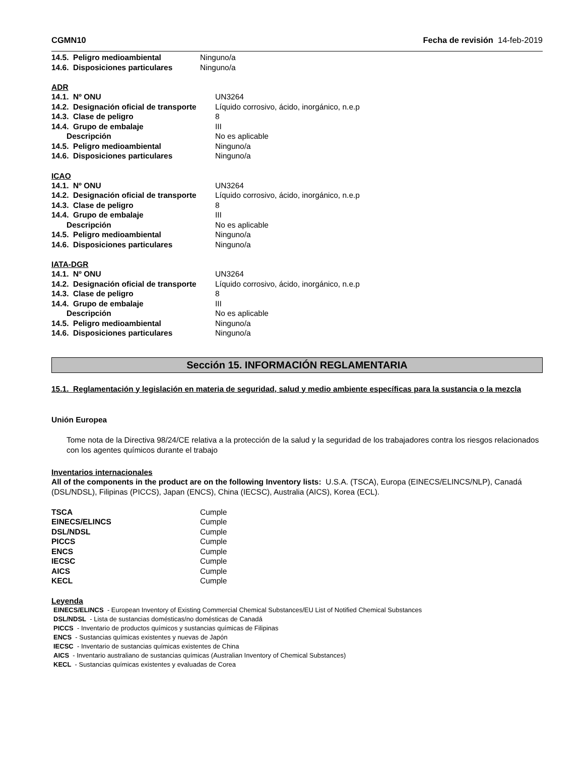CGMN10 Fecha de revisión 14-feb-2019
| 14.5. Peligro medioambiental | Ninguno/a |
| 14.6. Disposiciones particulares | Ninguno/a |
ADR
| 14.1. Nº ONU | UN3264 |
| 14.2. Designación oficial de transporte | Líquido corrosivo, ácido, inorgánico, n.e.p |
| 14.3. Clase de peligro | 8 |
| 14.4. Grupo de embalaje | III |
| Descripción | No es aplicable |
| 14.5. Peligro medioambiental | Ninguno/a |
| 14.6. Disposiciones particulares | Ninguno/a |
ICAO
| 14.1. Nº ONU | UN3264 |
| 14.2. Designación oficial de transporte | Líquido corrosivo, ácido, inorgánico, n.e.p |
| 14.3. Clase de peligro | 8 |
| 14.4. Grupo de embalaje | III |
| Descripción | No es aplicable |
| 14.5. Peligro medioambiental | Ninguno/a |
| 14.6. Disposiciones particulares | Ninguno/a |
IATA-DGR
| 14.1. Nº ONU | UN3264 |
| 14.2. Designación oficial de transporte | Líquido corrosivo, ácido, inorgánico, n.e.p |
| 14.3. Clase de peligro | 8 |
| 14.4. Grupo de embalaje | III |
| Descripción | No es aplicable |
| 14.5. Peligro medioambiental | Ninguno/a |
| 14.6. Disposiciones particulares | Ninguno/a |
Sección 15. INFORMACIÓN REGLAMENTARIA
15.1. Reglamentación y legislación en materia de seguridad, salud y medio ambiente específicas para la sustancia o la mezcla
Unión Europea
Tome nota de la Directiva 98/24/CE relativa a la protección de la salud y la seguridad de los trabajadores contra los riesgos relacionados con los agentes químicos durante el trabajo
Inventarios internacionales
All of the components in the product are on the following Inventory lists: U.S.A. (TSCA), Europa (EINECS/ELINCS/NLP), Canadá (DSL/NDSL), Filipinas (PICCS), Japan (ENCS), China (IECSC), Australia (AICS), Korea (ECL).
| TSCA | Cumple |
| EINECS/ELINCS | Cumple |
| DSL/NDSL | Cumple |
| PICCS | Cumple |
| ENCS | Cumple |
| IECSC | Cumple |
| AICS | Cumple |
| KECL | Cumple |
Leyenda
EINECS/ELINCS - European Inventory of Existing Commercial Chemical Substances/EU List of Notified Chemical Substances
DSL/NDSL - Lista de sustancias domésticas/no domésticas de Canadá
PICCS - Inventario de productos químicos y sustancias químicas de Filipinas
ENCS - Sustancias químicas existentes y nuevas de Japón
IECSC - Inventario de sustancias químicas existentes de China
AICS - Inventario australiano de sustancias químicas (Australian Inventory of Chemical Substances)
KECL - Sustancias químicas existentes y evaluadas de Corea